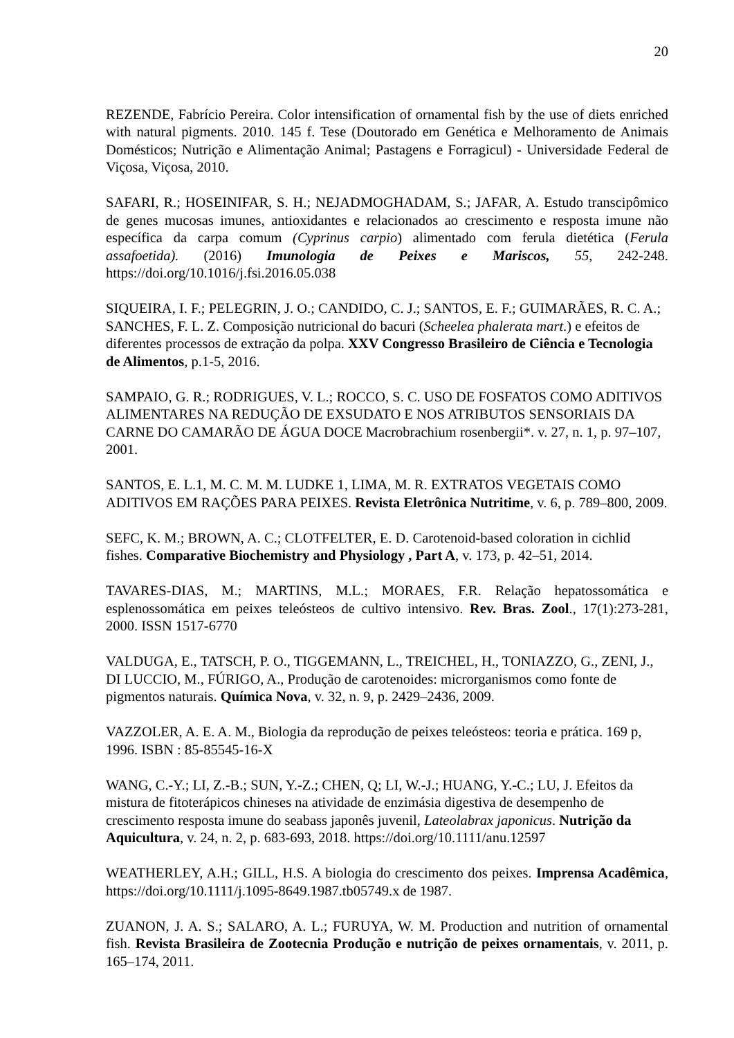20
REZENDE, Fabrício Pereira. Color intensification of ornamental fish by the use of diets enriched with natural pigments. 2010. 145 f. Tese (Doutorado em Genética e Melhoramento de Animais Domésticos; Nutrição e Alimentação Animal; Pastagens e Forragicul) - Universidade Federal de Viçosa, Viçosa, 2010.
SAFARI, R.; HOSEINIFAR, S. H.; NEJADMOGHADAM, S.; JAFAR, A. Estudo transcipômico de genes mucosas imunes, antioxidantes e relacionados ao crescimento e resposta imune não específica da carpa comum (Cyprinus carpio) alimentado com ferula dietética (Ferula assafoetida). (2016) Imunologia de Peixes e Mariscos, 55, 242-248. https://doi.org/10.1016/j.fsi.2016.05.038
SIQUEIRA, I. F.; PELEGRIN, J. O.; CANDIDO, C. J.; SANTOS, E. F.; GUIMARÃES, R. C. A.; SANCHES, F. L. Z. Composição nutricional do bacuri (Scheelea phalerata mart.) e efeitos de diferentes processos de extração da polpa. XXV Congresso Brasileiro de Ciência e Tecnologia de Alimentos, p.1-5, 2016.
SAMPAIO, G. R.; RODRIGUES, V. L.; ROCCO, S. C. USO DE FOSFATOS COMO ADITIVOS ALIMENTARES NA REDUÇÃO DE EXSUDATO E NOS ATRIBUTOS SENSORIAIS DA CARNE DO CAMARÃO DE ÁGUA DOCE Macrobrachium rosenbergii*. v. 27, n. 1, p. 97–107, 2001.
SANTOS, E. L.1, M. C. M. M. LUDKE 1, LIMA, M. R. EXTRATOS VEGETAIS COMO ADITIVOS EM RAÇÕES PARA PEIXES. Revista Eletrônica Nutritime, v. 6, p. 789–800, 2009.
SEFC, K. M.; BROWN, A. C.; CLOTFELTER, E. D. Carotenoid-based coloration in cichlid fishes. Comparative Biochemistry and Physiology , Part A, v. 173, p. 42–51, 2014.
TAVARES-DIAS, M.; MARTINS, M.L.; MORAES, F.R. Relação hepatossomática e esplenossomática em peixes teleósteos de cultivo intensivo. Rev. Bras. Zool., 17(1):273-281, 2000. ISSN 1517-6770
VALDUGA, E., TATSCH, P. O., TIGGEMANN, L., TREICHEL, H., TONIAZZO, G., ZENI, J., DI LUCCIO, M., FÚRIGO, A., Produção de carotenoides: microrganismos como fonte de pigmentos naturais. Química Nova, v. 32, n. 9, p. 2429–2436, 2009.
VAZZOLER, A. E. A. M., Biologia da reprodução de peixes teleósteos: teoria e prática. 169 p, 1996. ISBN : 85-85545-16-X
WANG, C.-Y.; LI, Z.-B.; SUN, Y.-Z.; CHEN, Q; LI, W.-J.; HUANG, Y.-C.; LU, J. Efeitos da mistura de fitoterápicos chineses na atividade de enzimásia digestiva de desempenho de crescimento resposta imune do seabass japonês juvenil, Lateolabrax japonicus. Nutrição da Aquicultura, v. 24, n. 2, p. 683-693, 2018. https://doi.org/10.1111/anu.12597
WEATHERLEY, A.H.; GILL, H.S. A biologia do crescimento dos peixes. Imprensa Acadêmica, https://doi.org/10.1111/j.1095-8649.1987.tb05749.x de 1987.
ZUANON, J. A. S.; SALARO, A. L.; FURUYA, W. M. Production and nutrition of ornamental fish. Revista Brasileira de Zootecnia Produção e nutrição de peixes ornamentais, v. 2011, p. 165–174, 2011.